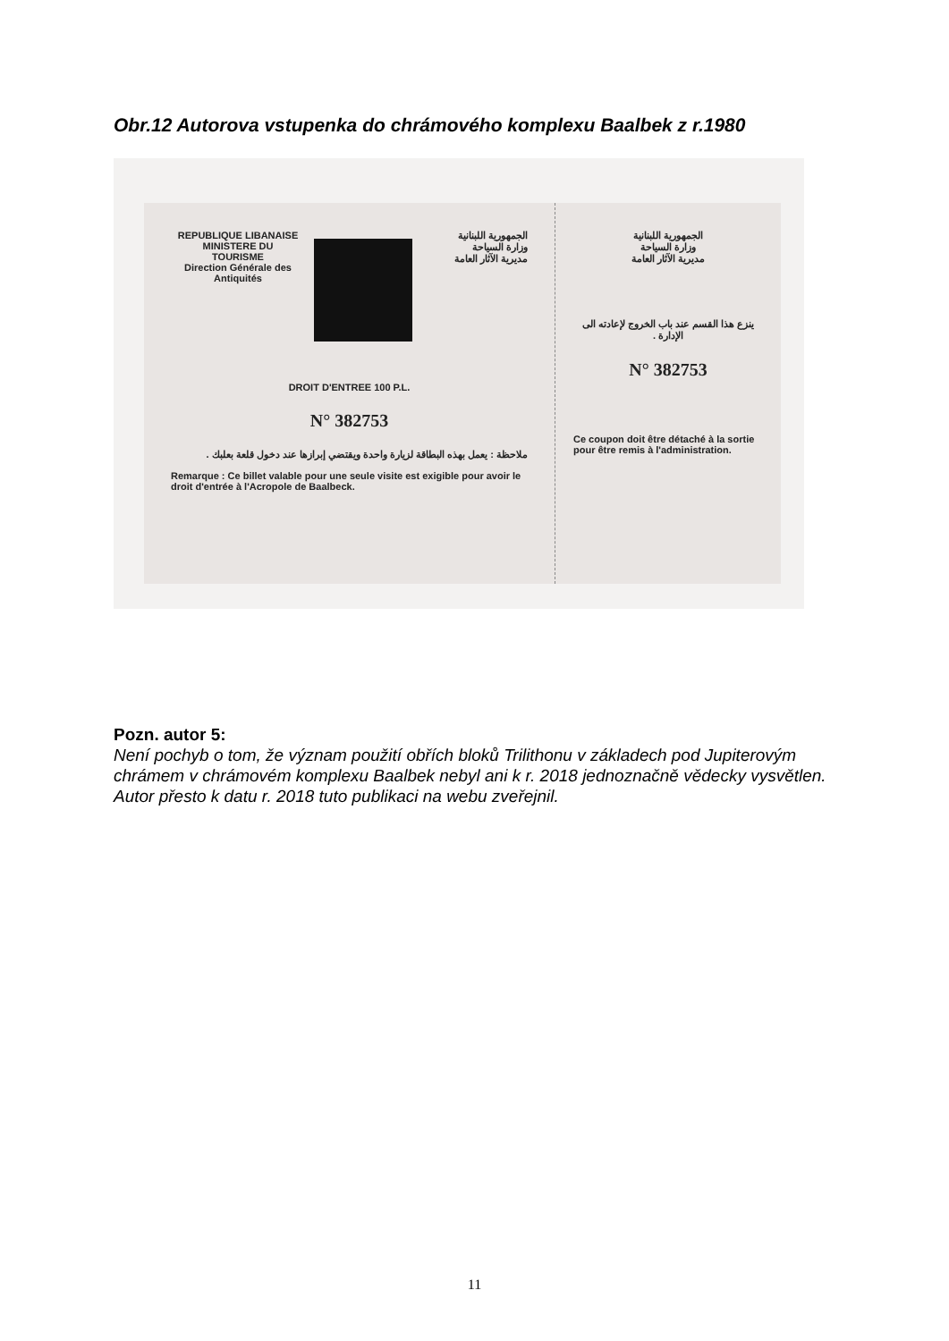Obr.12 Autorova vstupenka do chrámového komplexu Baalbek z r.1980
REPUBLIQUE LIBANAISE
MINISTERE DU
TOURISME
Direction Générale des
Antiquités
الجمهورية اللبنانية
وزارة السياحة
مديرية الآثار العامة
DROIT D'ENTREE 100 P.L.
N° 382753
ملاحظة : يعمل بهذه البطاقة لزيارة واحدة ويقتضي إبرازها عند دخول قلعة بعلبك .
Remarque : Ce billet valable pour une seule visite est exigible pour avoir le droit d'entrée à l'Acropole de Baalbeck.
الجمهورية اللبنانية
وزارة السياحة
مديرية الآثار العامة
ينزع هذا القسم عند باب الخروج لإعادته الى الإدارة .
N° 382753
Ce coupon doit être détaché à la sortie pour être remis à l'administration.
Pozn. autor 5:
Není pochyb o tom, že význam použití obřích bloků Trilithonu v základech pod Jupiterovým chrámem v chrámovém komplexu Baalbek nebyl ani k r. 2018 jednoznačně vědecky vysvětlen. Autor přesto k datu r. 2018 tuto publikaci na webu zveřejnil.
11